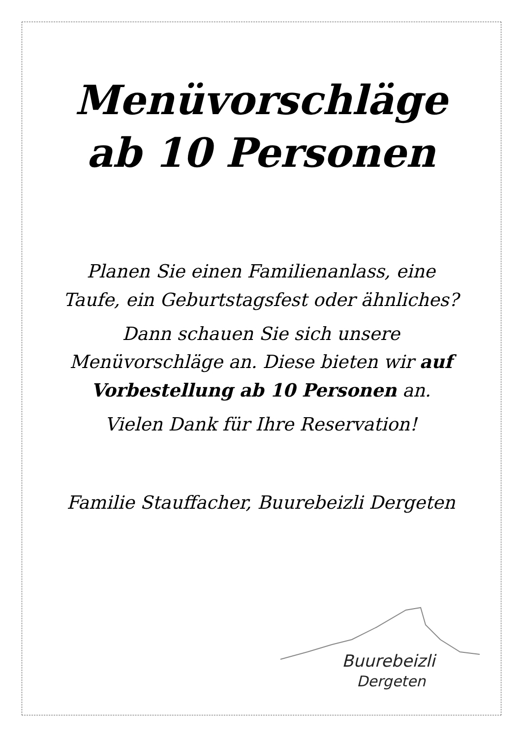Menüvorschläge
ab 10 Personen
Planen Sie einen Familienanlass, eine Taufe, ein Geburtstagsfest oder ähnliches?
Dann schauen Sie sich unsere Menüvorschläge an. Diese bieten wir auf Vorbestellung ab 10 Personen an.
Vielen Dank für Ihre Reservation!
Familie Stauffacher, Buurebeizli Dergeten
Buurebeizli
Dergeten